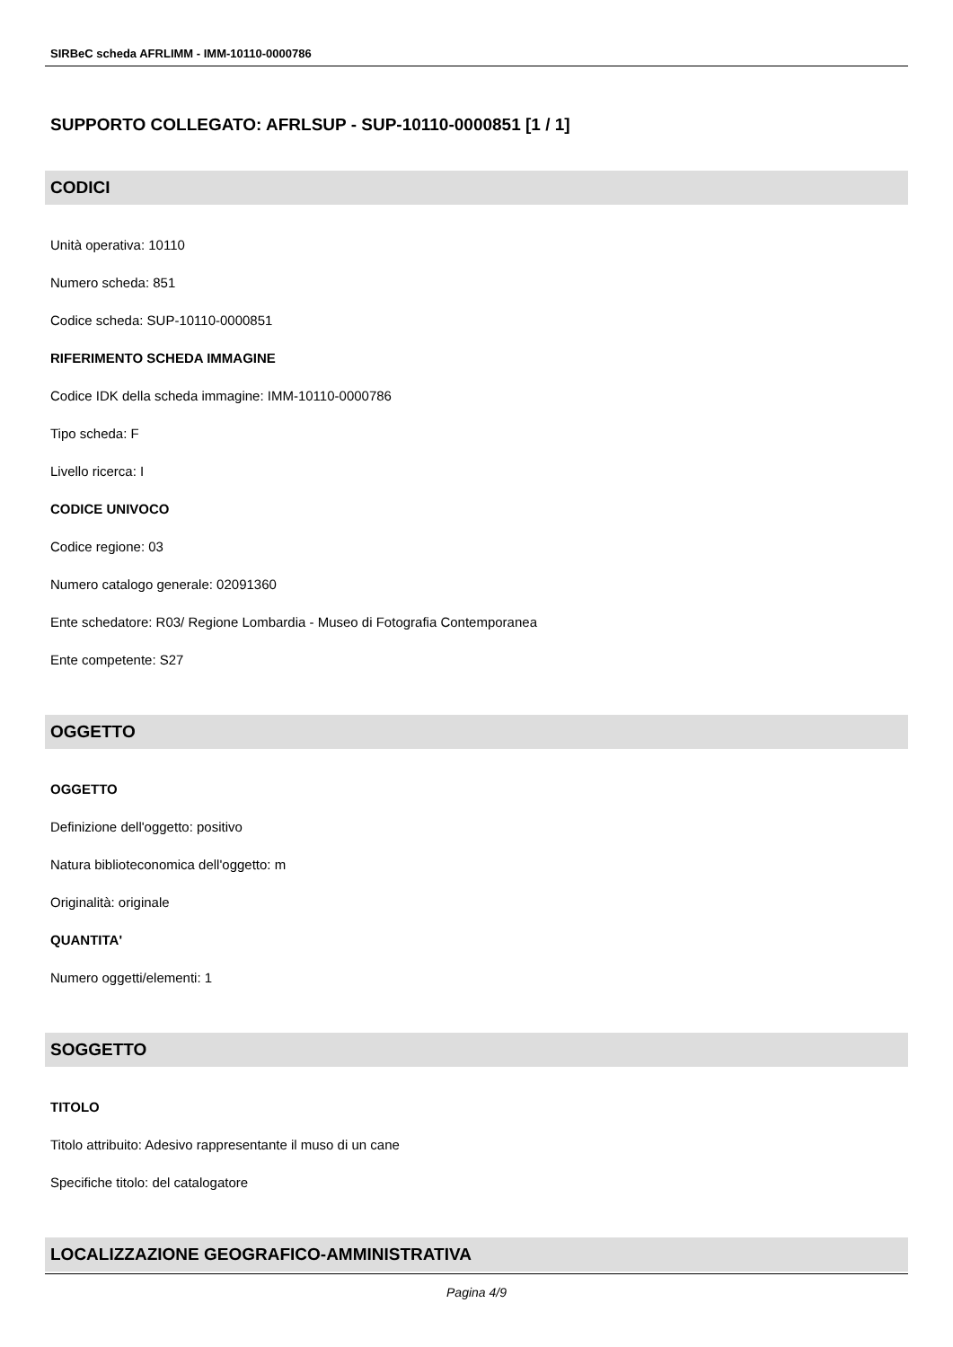SIRBeC scheda AFRLIMM - IMM-10110-0000786
SUPPORTO COLLEGATO: AFRLSUP - SUP-10110-0000851 [1 / 1]
CODICI
Unità operativa: 10110
Numero scheda: 851
Codice scheda: SUP-10110-0000851
RIFERIMENTO SCHEDA IMMAGINE
Codice IDK della scheda immagine: IMM-10110-0000786
Tipo scheda: F
Livello ricerca: I
CODICE UNIVOCO
Codice regione: 03
Numero catalogo generale: 02091360
Ente schedatore: R03/ Regione Lombardia - Museo di Fotografia Contemporanea
Ente competente: S27
OGGETTO
OGGETTO
Definizione dell'oggetto: positivo
Natura biblioteconomica dell'oggetto: m
Originalità: originale
QUANTITA'
Numero oggetti/elementi: 1
SOGGETTO
TITOLO
Titolo attribuito: Adesivo rappresentante il muso di un cane
Specifiche titolo: del catalogatore
LOCALIZZAZIONE GEOGRAFICO-AMMINISTRATIVA
Pagina 4/9